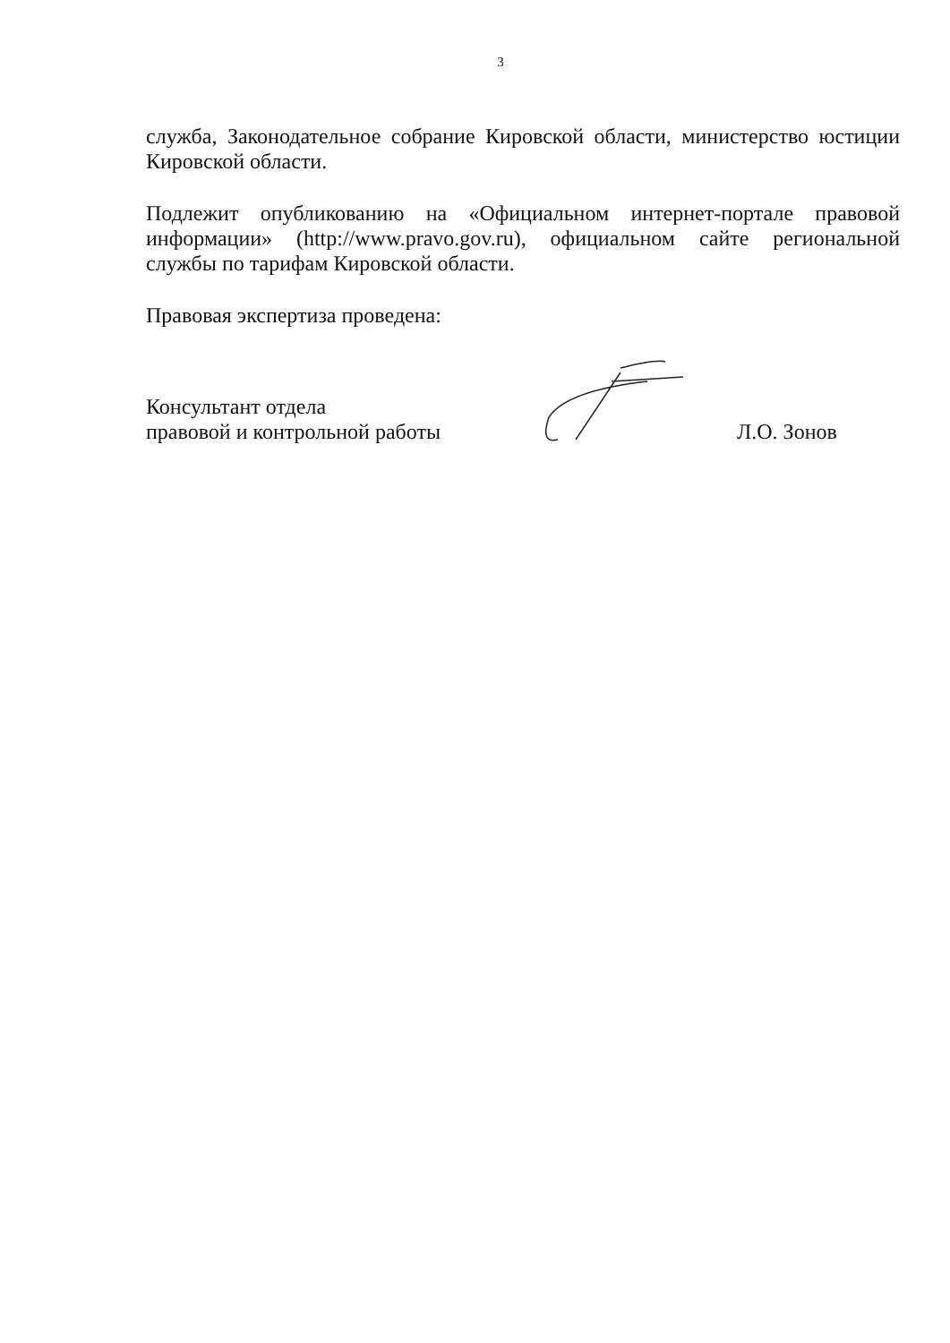3
служба, Законодательное собрание Кировской области, министерство юстиции Кировской области.
Подлежит опубликованию на «Официальном интернет-портале правовой информации» (http://www.pravo.gov.ru), официальном сайте региональной службы по тарифам Кировской области.
Правовая экспертиза проведена:
Консультант отдела
правовой и контрольной работы
Л.О. Зонов